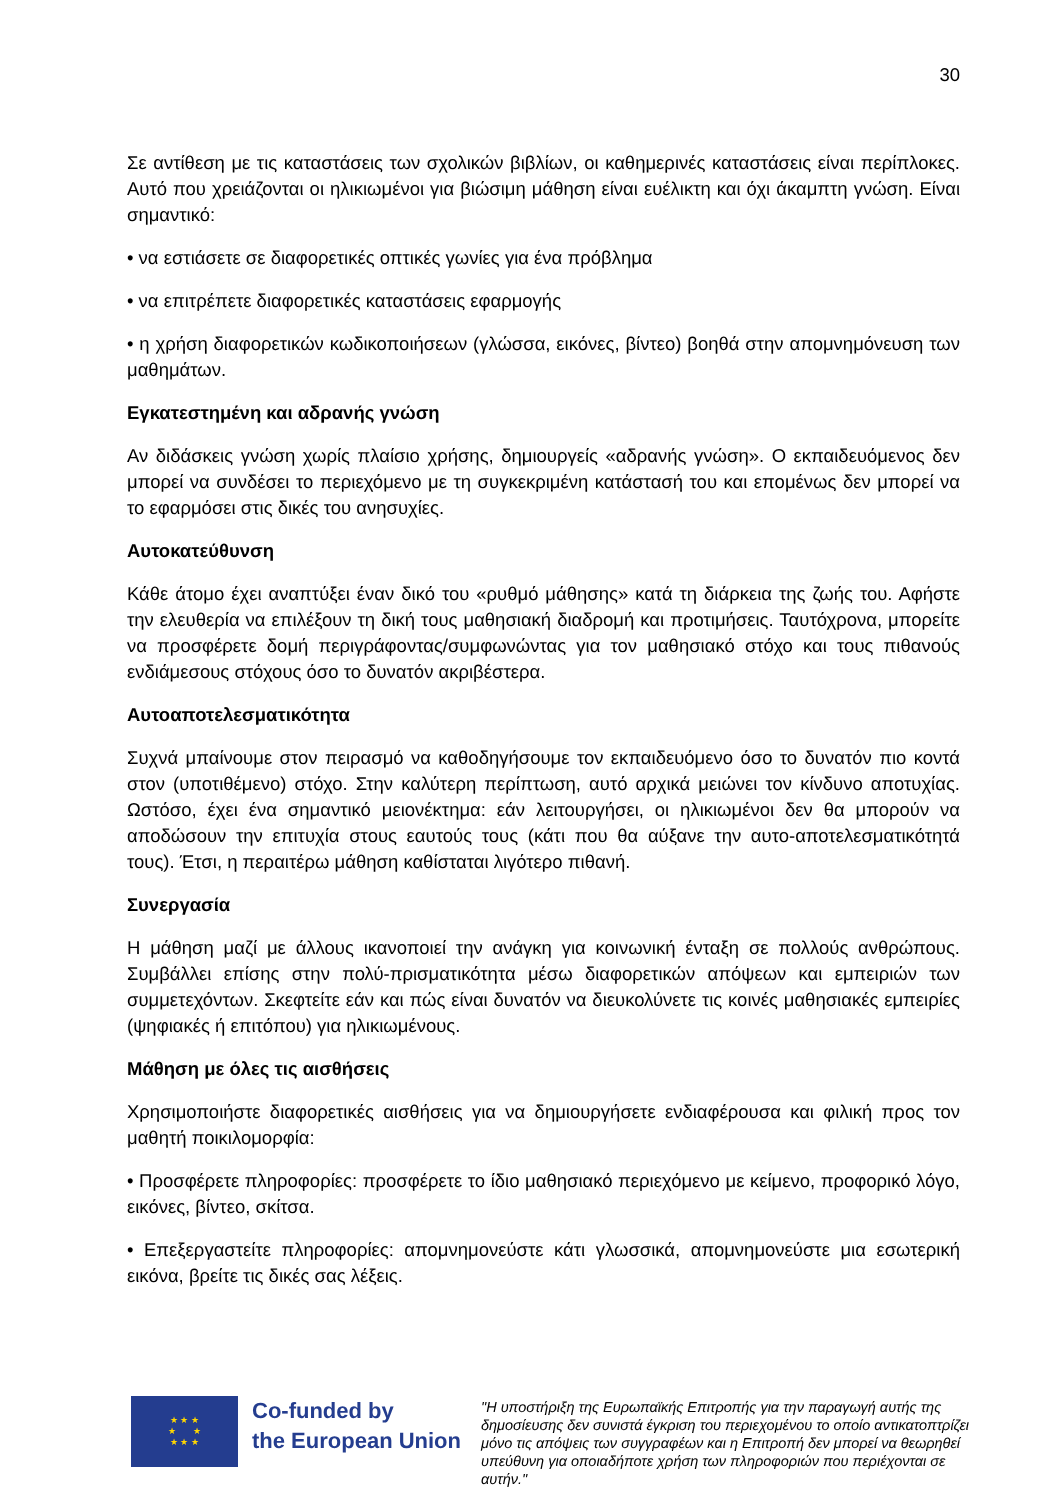30
Σε αντίθεση με τις καταστάσεις των σχολικών βιβλίων, οι καθημερινές καταστάσεις είναι περίπλοκες. Αυτό που χρειάζονται οι ηλικιωμένοι για βιώσιμη μάθηση είναι ευέλικτη και όχι άκαμπτη γνώση. Είναι σημαντικό:
• να εστιάσετε σε διαφορετικές οπτικές γωνίες για ένα πρόβλημα
• να επιτρέπετε διαφορετικές καταστάσεις εφαρμογής
• η χρήση διαφορετικών κωδικοποιήσεων (γλώσσα, εικόνες, βίντεο) βοηθά στην απομνημόνευση των μαθημάτων.
Εγκατεστημένη και αδρανής γνώση
Αν διδάσκεις γνώση χωρίς πλαίσιο χρήσης, δημιουργείς «αδρανής γνώση». Ο εκπαιδευόμενος δεν μπορεί να συνδέσει το περιεχόμενο με τη συγκεκριμένη κατάστασή του και επομένως δεν μπορεί να το εφαρμόσει στις δικές του ανησυχίες.
Αυτοκατεύθυνση
Κάθε άτομο έχει αναπτύξει έναν δικό του «ρυθμό μάθησης» κατά τη διάρκεια της ζωής του. Αφήστε την ελευθερία να επιλέξουν τη δική τους μαθησιακή διαδρομή και προτιμήσεις. Ταυτόχρονα, μπορείτε να προσφέρετε δομή περιγράφοντας/συμφωνώντας για τον μαθησιακό στόχο και τους πιθανούς ενδιάμεσους στόχους όσο το δυνατόν ακριβέστερα.
Αυτοαποτελεσματικότητα
Συχνά μπαίνουμε στον πειρασμό να καθοδηγήσουμε τον εκπαιδευόμενο όσο το δυνατόν πιο κοντά στον (υποτιθέμενο) στόχο. Στην καλύτερη περίπτωση, αυτό αρχικά μειώνει τον κίνδυνο αποτυχίας. Ωστόσο, έχει ένα σημαντικό μειονέκτημα: εάν λειτουργήσει, οι ηλικιωμένοι δεν θα μπορούν να αποδώσουν την επιτυχία στους εαυτούς τους (κάτι που θα αύξανε την αυτο-αποτελεσματικότητά τους). Έτσι, η περαιτέρω μάθηση καθίσταται λιγότερο πιθανή.
Συνεργασία
Η μάθηση μαζί με άλλους ικανοποιεί την ανάγκη για κοινωνική ένταξη σε πολλούς ανθρώπους. Συμβάλλει επίσης στην πολύ-πρισματικότητα μέσω διαφορετικών απόψεων και εμπειριών των συμμετεχόντων. Σκεφτείτε εάν και πώς είναι δυνατόν να διευκολύνετε τις κοινές μαθησιακές εμπειρίες (ψηφιακές ή επιτόπου) για ηλικιωμένους.
Μάθηση με όλες τις αισθήσεις
Χρησιμοποιήστε διαφορετικές αισθήσεις για να δημιουργήσετε ενδιαφέρουσα και φιλική προς τον μαθητή ποικιλομορφία:
• Προσφέρετε πληροφορίες: προσφέρετε το ίδιο μαθησιακό περιεχόμενο με κείμενο, προφορικό λόγο, εικόνες, βίντεο, σκίτσα.
• Επεξεργαστείτε πληροφορίες: απομνημονεύστε κάτι γλωσσικά, απομνημονεύστε μια εσωτερική εικόνα, βρείτε τις δικές σας λέξεις.
★ ★ ★
★ ★
★ ★ ★
Co-funded by
the European Union
"Η υποστήριξη της Ευρωπαϊκής Επιτροπής για την παραγωγή αυτής της δημοσίευσης δεν συνιστά έγκριση του περιεχομένου το οποίο αντικατοπτρίζει μόνο τις απόψεις των συγγραφέων και η Επιτροπή δεν μπορεί να θεωρηθεί υπεύθυνη για οποιαδήποτε χρήση των πληροφοριών που περιέχονται σε αυτήν."